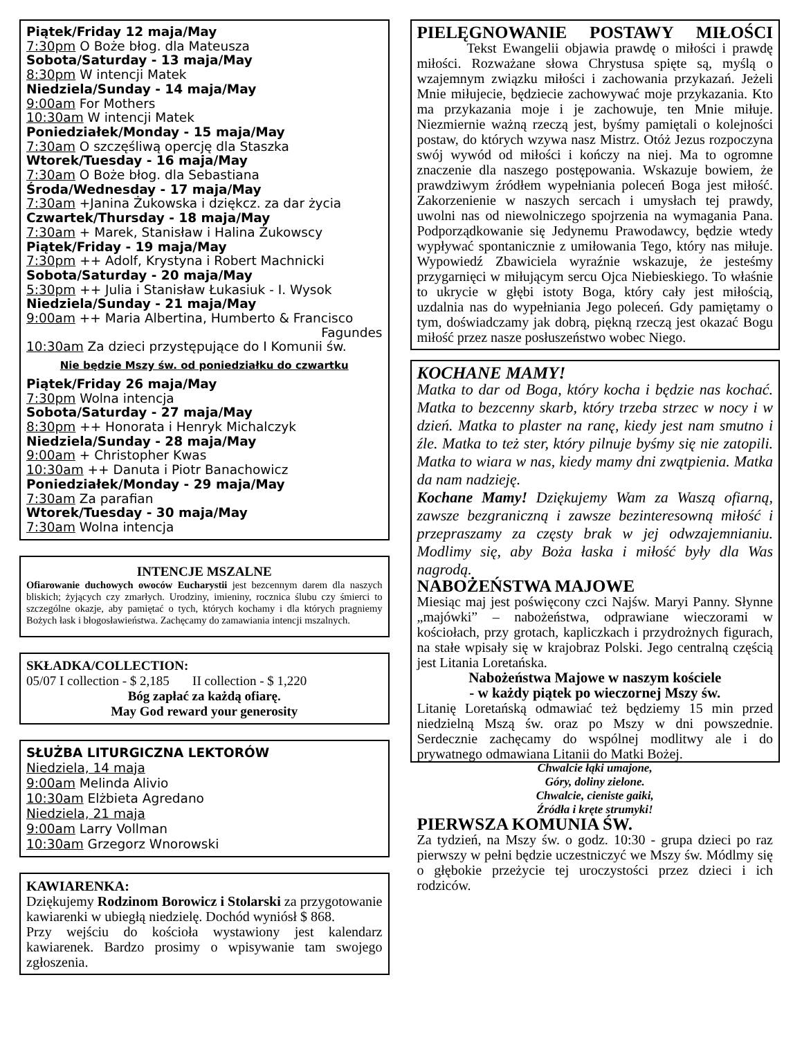Piątek/Friday 12 maja/May
7:30pm O Boże błog. dla Mateusza
Sobota/Saturday - 13 maja/May
8:30pm W intencji Matek
Niedziela/Sunday - 14 maja/May
9:00am For Mothers
10:30am W intencji Matek
Poniedziałek/Monday - 15 maja/May
7:30am O szczęśliwą opercję dla Staszka
Wtorek/Tuesday - 16 maja/May
7:30am O Boże błog. dla Sebastiana
Środa/Wednesday - 17 maja/May
7:30am +Janina Żukowska i dziękcz. za dar życia
Czwartek/Thursday - 18 maja/May
7:30am + Marek, Stanisław i Halina Żukowscy
Piątek/Friday - 19 maja/May
7:30pm ++ Adolf, Krystyna i Robert Machnicki
Sobota/Saturday - 20 maja/May
5:30pm ++ Julia i Stanisław Łukasiuk - I. Wysok
Niedziela/Sunday - 21 maja/May
9:00am ++ Maria Albertina, Humberto & Francisco
Fagundes
10:30am Za dzieci przystępujące do I Komunii św.
Nie będzie Mszy św. od poniedziałku do czwartku
Piątek/Friday 26 maja/May
7:30pm Wolna intencja
Sobota/Saturday - 27 maja/May
8:30pm ++ Honorata i Henryk Michalczyk
Niedziela/Sunday - 28 maja/May
9:00am + Christopher Kwas
10:30am ++ Danuta i Piotr Banachowicz
Poniedziałek/Monday - 29 maja/May
7:30am Za parafian
Wtorek/Tuesday - 30 maja/May
7:30am Wolna intencja
INTENCJE MSZALNE
Ofiarowanie duchowych owoców Eucharystii jest bezcennym darem dla naszych bliskich; żyjących czy zmarłych. Urodziny, imieniny, rocznica ślubu czy śmierci to szczególne okazje, aby pamiętać o tych, których kochamy i dla których pragniemy Bożych łask i błogosławieństwa. Zachęcamy do zamawiania intencji mszalnych.
SKŁADKA/COLLECTION:
05/07 I collection - $ 2,185 II collection - $ 1,220
Bóg zapłać za każdą ofiarę.
May God reward your generosity
SŁUŻBA LITURGICZNA LEKTORÓW
Niedziela, 14 maja
9:00am Melinda Alivio
10:30am Elżbieta Agredano
Niedziela, 21 maja
9:00am Larry Vollman
10:30am Grzegorz Wnorowski
KAWIARENKA:
Dziękujemy Rodzinom Borowicz i Stolarski za przygotowanie kawiarenki w ubiegłą niedzielę. Dochód wyniósł $ 868.
Przy wejściu do kościoła wystawiony jest kalendarz kawiarenek. Bardzo prosimy o wpisywanie tam swojego zgłoszenia.
PIELĘGNOWANIE POSTAWY MIŁOŚCI
Tekst Ewangelii objawia prawdę o miłości i prawdę miłości. Rozważane słowa Chrystusa spięte są, myślą o wzajemnym związku miłości i zachowania przykazań. Jeżeli Mnie miłujecie, będziecie zachowywać moje przykazania. Kto ma przykazania moje i je zachowuje, ten Mnie miłuje. Niezmiernie ważną rzeczą jest, byśmy pamiętali o kolejności postaw, do których wzywa nasz Mistrz. Otóż Jezus rozpoczyna swój wywód od miłości i kończy na niej. Ma to ogromne znaczenie dla naszego postępowania. Wskazuje bowiem, że prawdziwym źródłem wypełniania poleceń Boga jest miłość. Zakorzenienie w naszych sercach i umysłach tej prawdy, uwolni nas od niewolniczego spojrzenia na wymagania Pana. Podporządkowanie się Jedynemu Prawodawcy, będzie wtedy wypływać spontanicznie z umiłowania Tego, który nas miłuje. Wypowiedź Zbawiciela wyraźnie wskazuje, że jesteśmy przygarnięci w miłującym sercu Ojca Niebieskiego. To właśnie to ukrycie w głębi istoty Boga, który cały jest miłością, uzdalnia nas do wypełniania Jego poleceń. Gdy pamiętamy o tym, doświadczamy jak dobrą, piękną rzeczą jest okazać Bogu miłość przez nasze posłuszeństwo wobec Niego.
KOCHANE MAMY!
Matka to dar od Boga, który kocha i będzie nas kochać. Matka to bezcenny skarb, który trzeba strzec w nocy i w dzień. Matka to plaster na ranę, kiedy jest nam smutno i źle. Matka to też ster, który pilnuje byśmy się nie zatopili. Matka to wiara w nas, kiedy mamy dni zwątpienia. Matka da nam nadzieję.
Kochane Mamy! Dziękujemy Wam za Waszą ofiarną, zawsze bezgraniczną i zawsze bezinteresowną miłość i przepraszamy za częsty brak w jej odwzajemnianiu. Modlimy się, aby Boża łaska i miłość były dla Was nagrodą.
NABOŻEŃSTWA MAJOWE
Miesiąc maj jest poświęcony czci Najśw. Maryi Panny. Słynne „majówki” – nabożeństwa, odprawiane wieczorami w kościołach, przy grotach, kapliczkach i przydrożnych figurach, na stałe wpisały się w krajobraz Polski. Jego centralną częścią jest Litania Loretańska.
Nabożeństwa Majowe w naszym kościele
- w każdy piątek po wieczornej Mszy św.
Litanię Loretańską odmawiać też będziemy 15 min przed niedzielną Mszą św. oraz po Mszy w dni powszednie. Serdecznie zachęcamy do wspólnej modlitwy ale i do prywatnego odmawiana Litanii do Matki Bożej.
Chwalcie łąki umajone,
Góry, doliny zielone.
Chwalcie, cieniste gaiki,
Źródła i kręte strumyki!
PIERWSZA KOMUNIA ŚW.
Za tydzień, na Mszy św. o godz. 10:30 - grupa dzieci po raz pierwszy w pełni będzie uczestniczyć we Mszy św. Módlmy się o głębokie przeżycie tej uroczystości przez dzieci i ich rodziców.